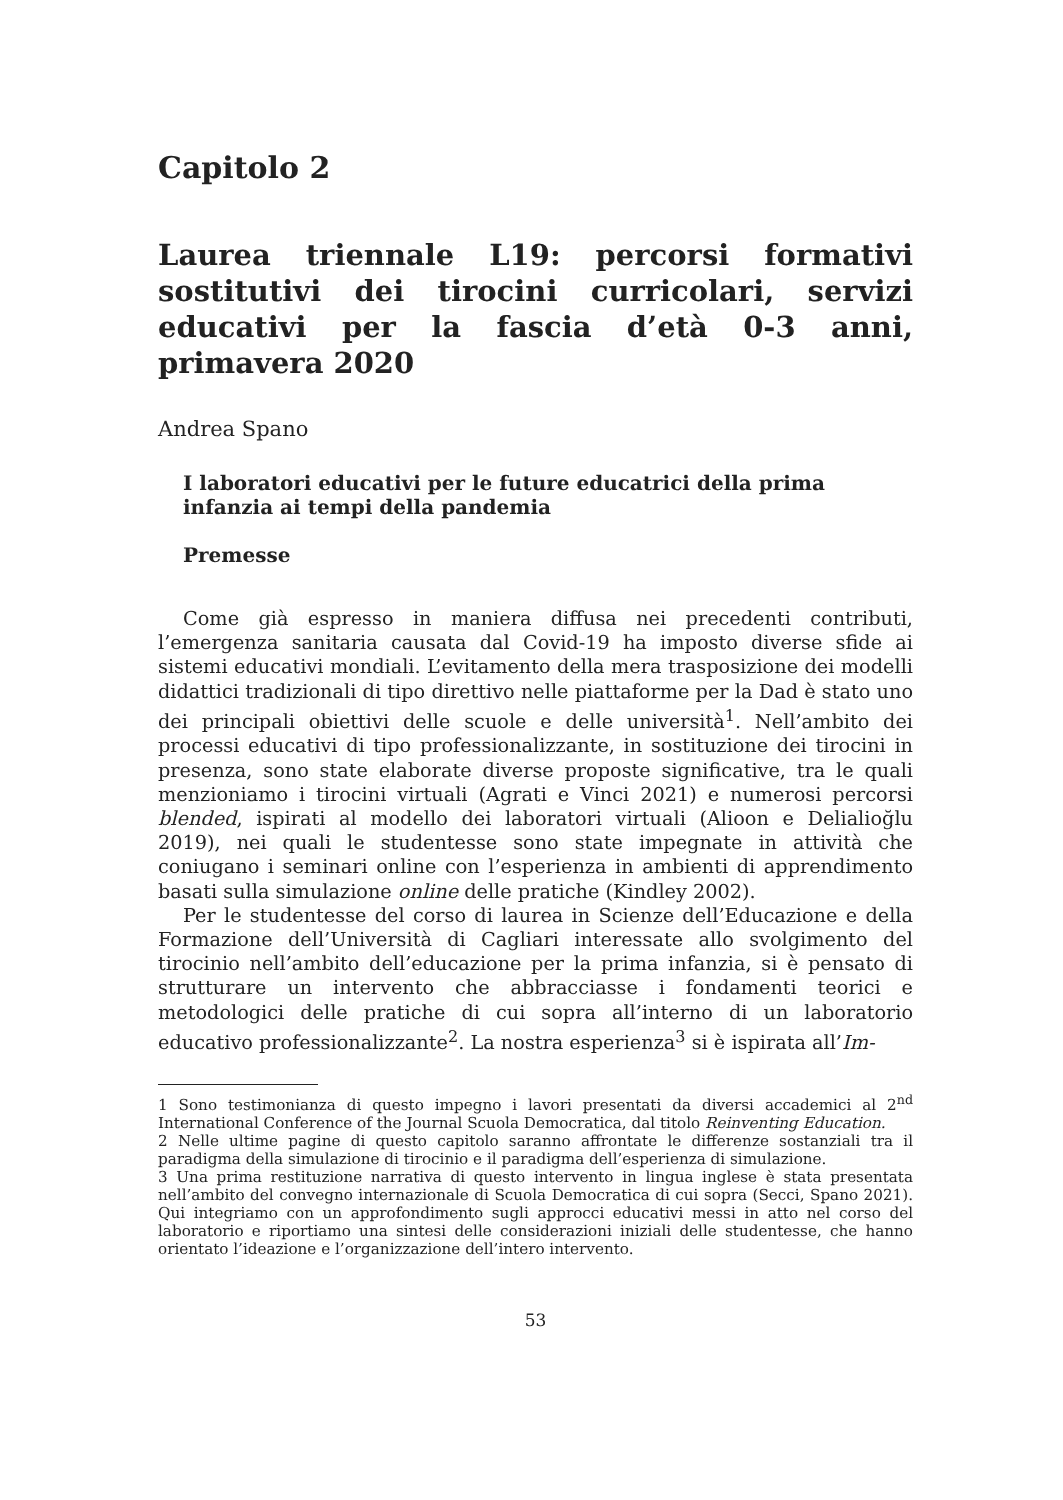Capitolo 2
Laurea triennale L19: percorsi formativi sostitutivi dei tirocini curricolari, servizi educativi per la fascia d’età 0-3 anni, primavera 2020
Andrea Spano
I laboratori educativi per le future educatrici della prima infanzia ai tempi della pandemia
Premesse
Come già espresso in maniera diffusa nei precedenti contributi, l’emergenza sanitaria causata dal Covid-19 ha imposto diverse sfide ai sistemi educativi mondiali. L’evitamento della mera trasposizione dei modelli didattici tradizionali di tipo direttivo nelle piattaforme per la Dad è stato uno dei principali obiettivi delle scuole e delle università<sup>1</sup>. Nell’ambito dei processi educativi di tipo professionalizzante, in sostituzione dei tirocini in presenza, sono state elaborate diverse proposte significative, tra le quali menzioniamo i tirocini virtuali (Agrati e Vinci 2021) e numerosi percorsi blended, ispirati al modello dei laboratori virtuali (Alioon e Delialioğlu 2019), nei quali le studentesse sono state impegnate in attività che coniugano i seminari online con l’esperienza in ambienti di apprendimento basati sulla simulazione online delle pratiche (Kindley 2002).
Per le studentesse del corso di laurea in Scienze dell’Educazione e della Formazione dell’Università di Cagliari interessate allo svolgimento del tirocinio nell’ambito dell’educazione per la prima infanzia, si è pensato di strutturare un intervento che abbracciasse i fondamenti teorici e metodologici delle pratiche di cui sopra all’interno di un laboratorio educativo professionalizzante<sup>2</sup>. La nostra esperienza<sup>3</sup> si è ispirata all’Im-
1 Sono testimonianza di questo impegno i lavori presentati da diversi accademici al 2<sup>nd</sup> International Conference of the Journal Scuola Democratica, dal titolo Reinventing Education.
2 Nelle ultime pagine di questo capitolo saranno affrontate le differenze sostanziali tra il paradigma della simulazione di tirocinio e il paradigma dell’esperienza di simulazione.
3 Una prima restituzione narrativa di questo intervento in lingua inglese è stata presentata nell’ambito del convegno internazionale di Scuola Democratica di cui sopra (Secci, Spano 2021). Qui integriamo con un approfondimento sugli approcci educativi messi in atto nel corso del laboratorio e riportiamo una sintesi delle considerazioni iniziali delle studentesse, che hanno orientato l’ideazione e l’organizzazione dell’intero intervento.
53